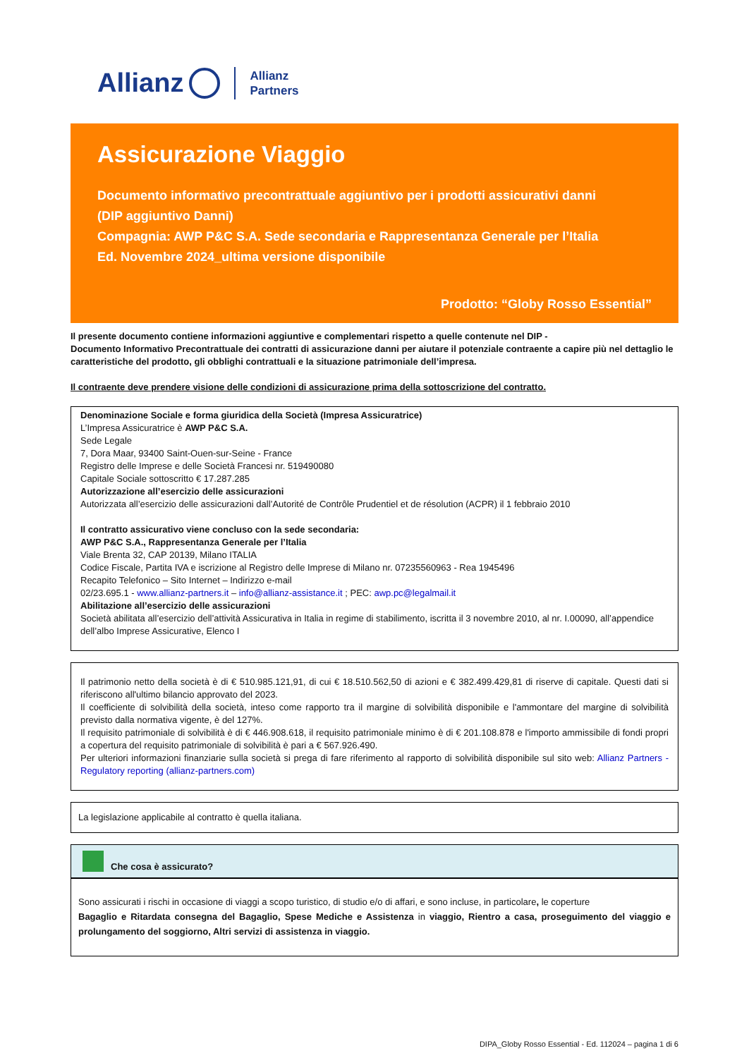Allianz Allianz
Partners
Assicurazione Viaggio
Documento informativo precontrattuale aggiuntivo per i prodotti assicurativi danni
(DIP aggiuntivo Danni)
Compagnia: AWP P&C S.A. Sede secondaria e Rappresentanza Generale per l’Italia
Ed. Novembre 2024_ultima versione disponibile
Prodotto: “Globy Rosso Essential”
Il presente documento contiene informazioni aggiuntive e complementari rispetto a quelle contenute nel DIP -
Documento Informativo Precontrattuale dei contratti di assicurazione danni per aiutare il potenziale contraente a capire più nel dettaglio le caratteristiche del prodotto, gli obblighi contrattuali e la situazione patrimoniale dell’impresa.
Il contraente deve prendere visione delle condizioni di assicurazione prima della sottoscrizione del contratto.
Denominazione Sociale e forma giuridica della Società (Impresa Assicuratrice)
L’Impresa Assicuratrice è AWP P&C S.A.
Sede Legale
7, Dora Maar, 93400 Saint-Ouen-sur-Seine - France
Registro delle Imprese e delle Società Francesi nr. 519490080
Capitale Sociale sottoscritto € 17.287.285
Autorizzazione all’esercizio delle assicurazioni
Autorizzata all’esercizio delle assicurazioni dall’Autorité de Contrôle Prudentiel et de résolution (ACPR) il 1 febbraio 2010
Il contratto assicurativo viene concluso con la sede secondaria:
AWP P&C S.A., Rappresentanza Generale per l’Italia
Viale Brenta 32, CAP 20139, Milano ITALIA
Codice Fiscale, Partita IVA e iscrizione al Registro delle Imprese di Milano nr. 07235560963 - Rea 1945496
Recapito Telefonico – Sito Internet – Indirizzo e-mail
02/23.695.1 - www.allianz-partners.it – info@allianz-assistance.it ; PEC: awp.pc@legalmail.it
Abilitazione all’esercizio delle assicurazioni
Società abilitata all’esercizio dell’attività Assicurativa in Italia in regime di stabilimento, iscritta il 3 novembre 2010, al nr. I.00090, all’appendice dell’albo Imprese Assicurative, Elenco I
Il patrimonio netto della società è di € 510.985.121,91, di cui € 18.510.562,50 di azioni e € 382.499.429,81 di riserve di capitale. Questi dati si riferiscono all'ultimo bilancio approvato del 2023.
Il coefficiente di solvibilità della società, inteso come rapporto tra il margine di solvibilità disponibile e l'ammontare del margine di solvibilità previsto dalla normativa vigente, è del 127%.
Il requisito patrimoniale di solvibilità è di € 446.908.618, il requisito patrimoniale minimo è di € 201.108.878 e l'importo ammissibile di fondi propri a copertura del requisito patrimoniale di solvibilità è pari a € 567.926.490.
Per ulteriori informazioni finanziarie sulla società si prega di fare riferimento al rapporto di solvibilità disponibile sul sito web: Allianz Partners - Regulatory reporting (allianz-partners.com)
La legislazione applicabile al contratto è quella italiana.
Che cosa è assicurato?
Sono assicurati i rischi in occasione di viaggi a scopo turistico, di studio e/o di affari, e sono incluse, in particolare, le coperture
Bagaglio e Ritardata consegna del Bagaglio, Spese Mediche e Assistenza in viaggio, Rientro a casa, proseguimento del viaggio e prolungamento del soggiorno, Altri servizi di assistenza in viaggio.
DIPA_Globy Rosso Essential - Ed. 112024 – pagina 1 di 6